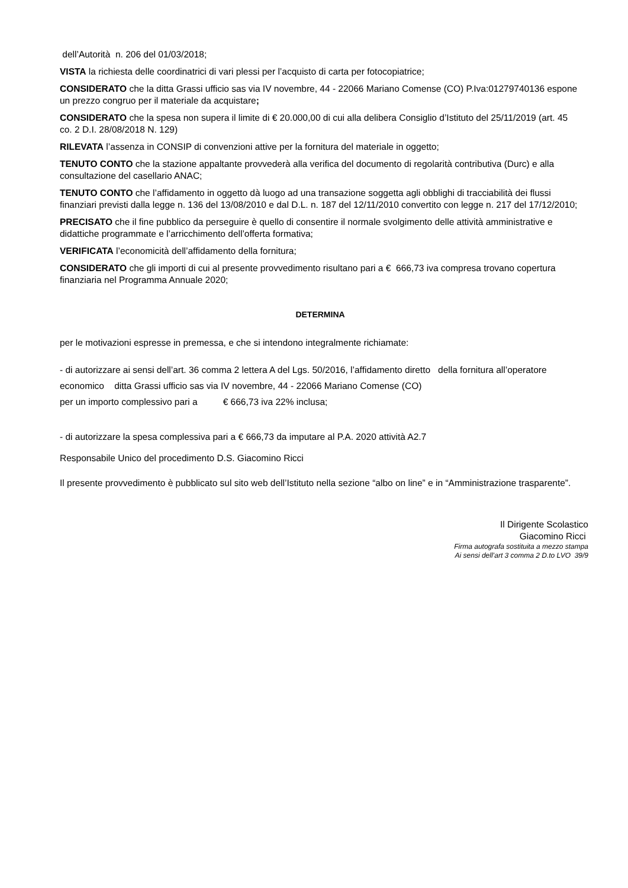dell’Autorità n. 206 del 01/03/2018;
VISTA la richiesta delle coordinatrici di vari plessi per l’acquisto di carta per fotocopiatrice;
CONSIDERATO che la ditta Grassi ufficio sas via IV novembre, 44 - 22066 Mariano Comense (CO) P.Iva:01279740136 espone un prezzo congruo per il materiale da acquistare;
CONSIDERATO che la spesa non supera il limite di € 20.000,00 di cui alla delibera Consiglio d’Istituto del 25/11/2019 (art. 45 co. 2 D.I. 28/08/2018 N. 129)
RILEVATA l’assenza in CONSIP di convenzioni attive per la fornitura del materiale in oggetto;
TENUTO CONTO che la stazione appaltante provvederà alla verifica del documento di regolarità contributiva (Durc) e alla consultazione del casellario ANAC;
TENUTO CONTO che l’affidamento in oggetto dà luogo ad una transazione soggetta agli obblighi di tracciabilità dei flussi finanziari previsti dalla legge n. 136 del 13/08/2010 e dal D.L. n. 187 del 12/11/2010 convertito con legge n. 217 del 17/12/2010;
PRECISATO che il fine pubblico da perseguire è quello di consentire il normale svolgimento delle attività amministrative e didattiche programmate e l’arricchimento dell’offerta formativa;
VERIFICATA l’economicità dell’affidamento della fornitura;
CONSIDERATO che gli importi di cui al presente provvedimento risultano pari a € 666,73 iva compresa trovano copertura finanziaria nel Programma Annuale 2020;
DETERMINA
per le motivazioni espresse in premessa, e che si intendono integralmente richiamate:
- di autorizzare ai sensi dell’art. 36 comma 2 lettera A del Lgs. 50/2016, l’affidamento diretto della fornitura all’operatore economico ditta Grassi ufficio sas via IV novembre, 44 - 22066 Mariano Comense (CO)
per un importo complessivo pari a € 666,73 iva 22% inclusa;
- di autorizzare la spesa complessiva pari a € 666,73 da imputare al P.A. 2020 attività A2.7
Responsabile Unico del procedimento D.S. Giacomino Ricci
Il presente provvedimento è pubblicato sul sito web dell’Istituto nella sezione “albo on line” e in “Amministrazione trasparente”.
Il Dirigente Scolastico
Giacomino Ricci
Firma autografa sostituita a mezzo stampa
Ai sensi dell’art 3 comma 2 D.to LVO 39/9